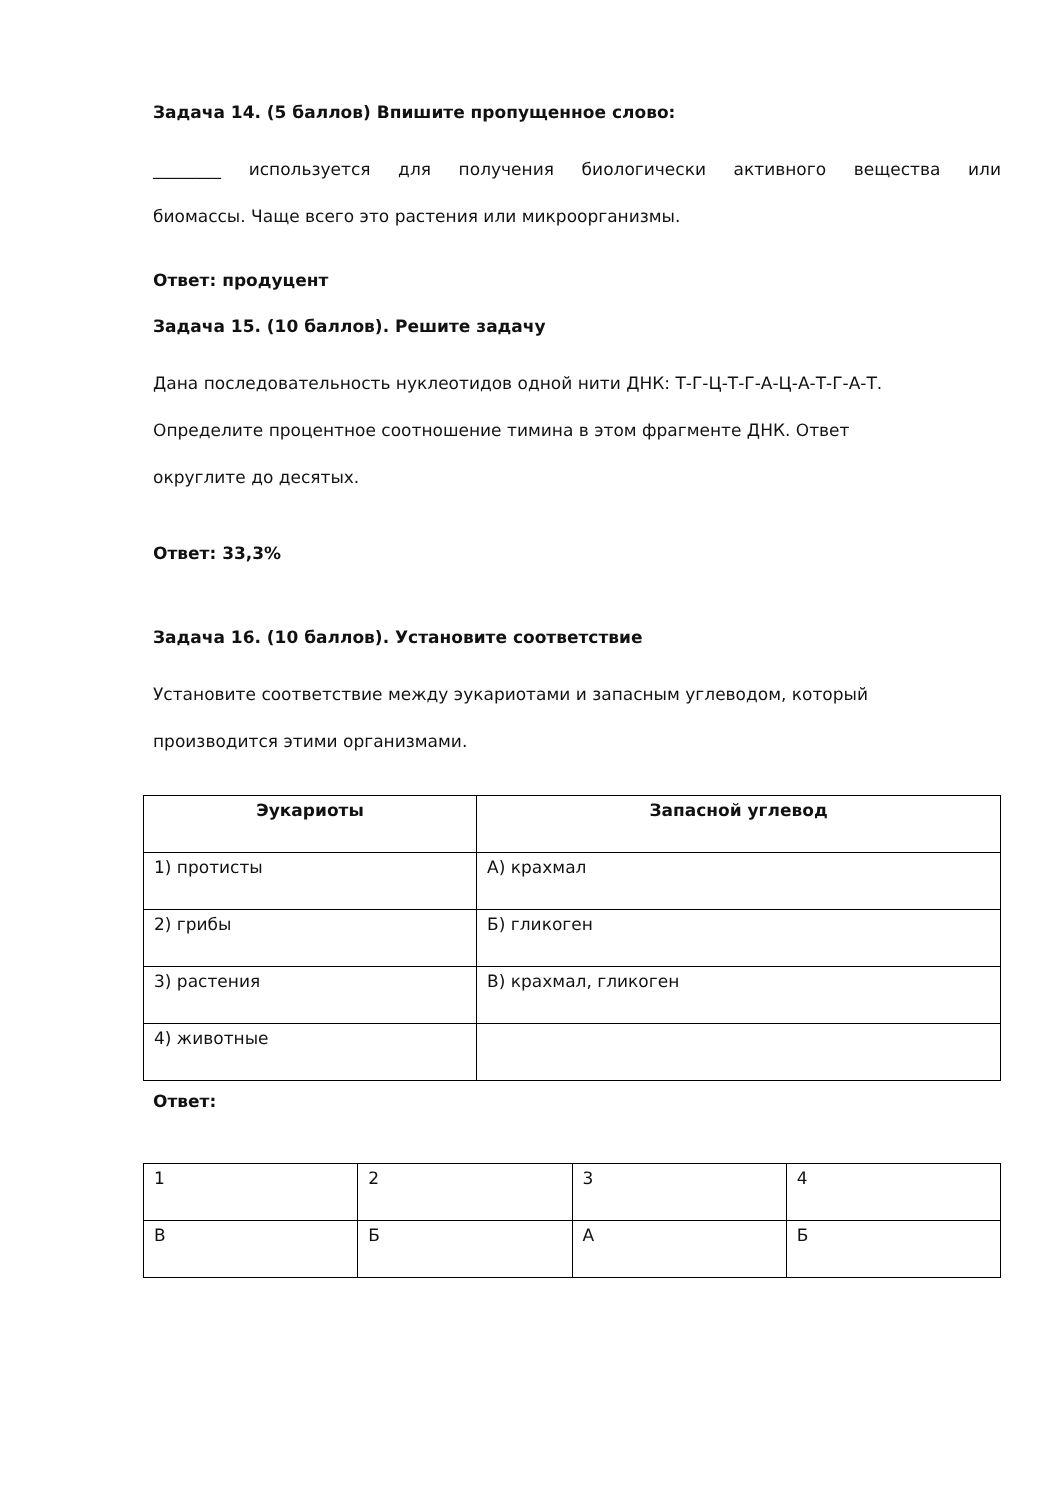Задача 14. (5 баллов) Впишите пропущенное слово:
________ используется для получения биологически активного вещества или
биомассы. Чаще всего это растения или микроорганизмы.
Ответ: продуцент
Задача 15. (10 баллов). Решите задачу
Дана последовательность нуклеотидов одной нити ДНК: Т-Г-Ц-Т-Г-А-Ц-А-Т-Г-А-Т.
Определите процентное соотношение тимина в этом фрагменте ДНК. Ответ
округлите до десятых.
Ответ: 33,3%
Задача 16. (10 баллов). Установите соответствие
Установите соответствие между эукариотами и запасным углеводом, который
производится этими организмами.
| Эукариоты | Запасной углевод |
| --- | --- |
| 1) протисты | А) крахмал |
| 2) грибы | Б) гликоген |
| 3) растения | В) крахмал, гликоген |
| 4) животные | |
Ответ:
| 1 | 2 | 3 | 4 |
| В | Б | А | Б |